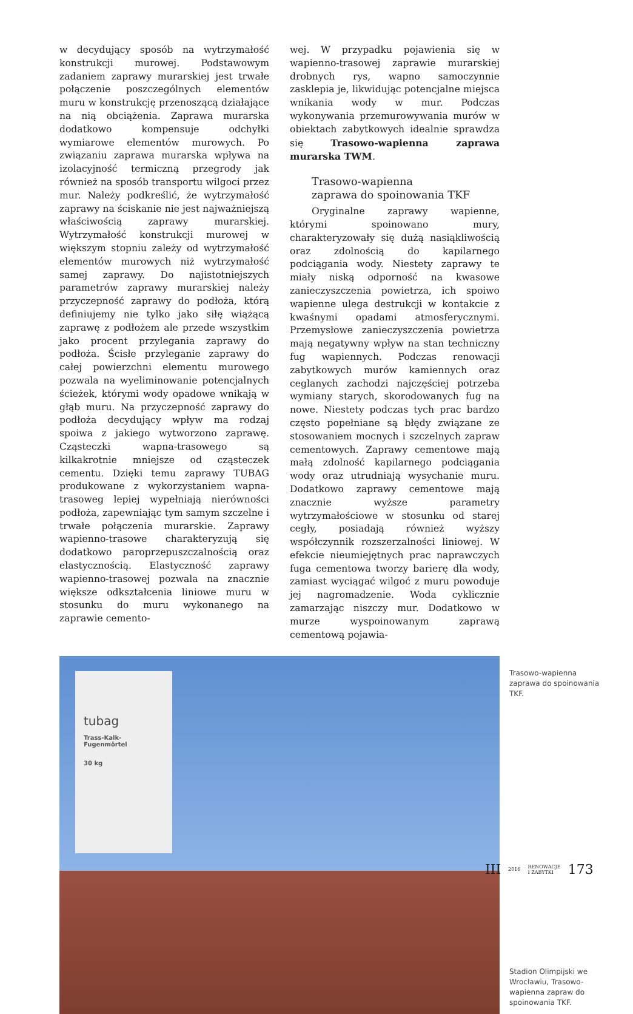w decydujący sposób na wytrzymałość konstrukcji murowej. Podstawowym zadaniem zaprawy murarskiej jest trwałe połączenie poszczególnych elementów muru w konstrukcję przenoszącą działające na nią obciążenia. Zaprawa murarska dodatkowo kompensuje odchyłki wymiarowe elementów murowych. Po związaniu zaprawa murarska wpływa na izolacyjność termiczną przegrody jak również na sposób transportu wilgoci przez mur. Należy podkreślić, że wytrzymałość zaprawy na ściskanie nie jest najważniejszą właściwością zaprawy murarskiej. Wytrzymałość konstrukcji murowej w większym stopniu zależy od wytrzymałość elementów murowych niż wytrzymałość samej zaprawy. Do najistotniejszych parametrów zaprawy murarskiej należy przyczepność zaprawy do podłoża, którą definiujemy nie tylko jako siłę wiążącą zaprawę z podłożem ale przede wszystkim jako procent przylegania zaprawy do podłoża. Ścisłe przyleganie zaprawy do całej powierzchni elementu murowego pozwala na wyeliminowanie potencjalnych ścieżek, którymi wody opadowe wnikają w głąb muru. Na przyczepność zaprawy do podłoża decydujący wpływ ma rodzaj spoiwa z jakiego wytworzono zaprawę. Cząsteczki wapna-trasowego są kilkakrotnie mniejsze od cząsteczek cementu. Dzięki temu zaprawy TUBAG produkowane z wykorzystaniem wapna-trasoweg lepiej wypełniają nierówności podłoża, zapewniając tym samym szczelne i trwałe połączenia murarskie. Zaprawy wapienno-trasowe charakteryzują się dodatkowo paroprzepuszczalnością oraz elastycznością. Elastyczność zaprawy wapienno-trasowej pozwala na znacznie większe odkształcenia liniowe muru w stosunku do muru wykonanego na zaprawie cemento-
wej. W przypadku pojawienia się w wapienno-trasowej zaprawie murarskiej drobnych rys, wapno samoczynnie zasklepia je, likwidując potencjalne miejsca wnikania wody w mur. Podczas wykonywania przemurowywania murów w obiektach zabytkowych idealnie sprawdza się Trasowo-wapienna zaprawa murarska TWM.
Trasowo-wapienna
zaprawa do spoinowania TKF
Oryginalne zaprawy wapienne, którymi spoinowano mury, charakteryzowały się dużą nasiąkliwością oraz zdolnością do kapilarnego podciągania wody. Niestety zaprawy te miały niską odporność na kwasowe zanieczyszczenia powietrza, ich spoiwo wapienne ulega destrukcji w kontakcie z kwaśnymi opadami atmosferycznymi. Przemysłowe zanieczyszczenia powietrza mają negatywny wpływ na stan techniczny fug wapiennych. Podczas renowacji zabytkowych murów kamiennych oraz ceglanych zachodzi najczęściej potrzeba wymiany starych, skorodowanych fug na nowe. Niestety podczas tych prac bardzo często popełniane są błędy związane ze stosowaniem mocnych i szczelnych zapraw cementowych. Zaprawy cementowe mają małą zdolność kapilarnego podciągania wody oraz utrudniają wysychanie muru. Dodatkowo zaprawy cementowe mają znacznie wyższe parametry wytrzymałościowe w stosunku od starej cegły, posiadają również wyższy współczynnik rozszerzalności liniowej. W efekcie nieumiejętnych prac naprawczych fuga cementowa tworzy barierę dla wody, zamiast wyciągać wilgoć z muru powoduje jej nagromadzenie. Woda cyklicznie zamarzając niszczy mur. Dodatkowo w murze wyspoinowanym zaprawą cementową pojawia-
tubag
Trass-Kalk-
Fugenmörtel
30 kg
Trasowo-wapienna zaprawa do spoinowania TKF.
Stadion Olimpijski we Wrocławiu, Trasowo-wapienna zapraw do spoinowania TKF.
III 2016 RENOWACJE
I ZABYTKI 173